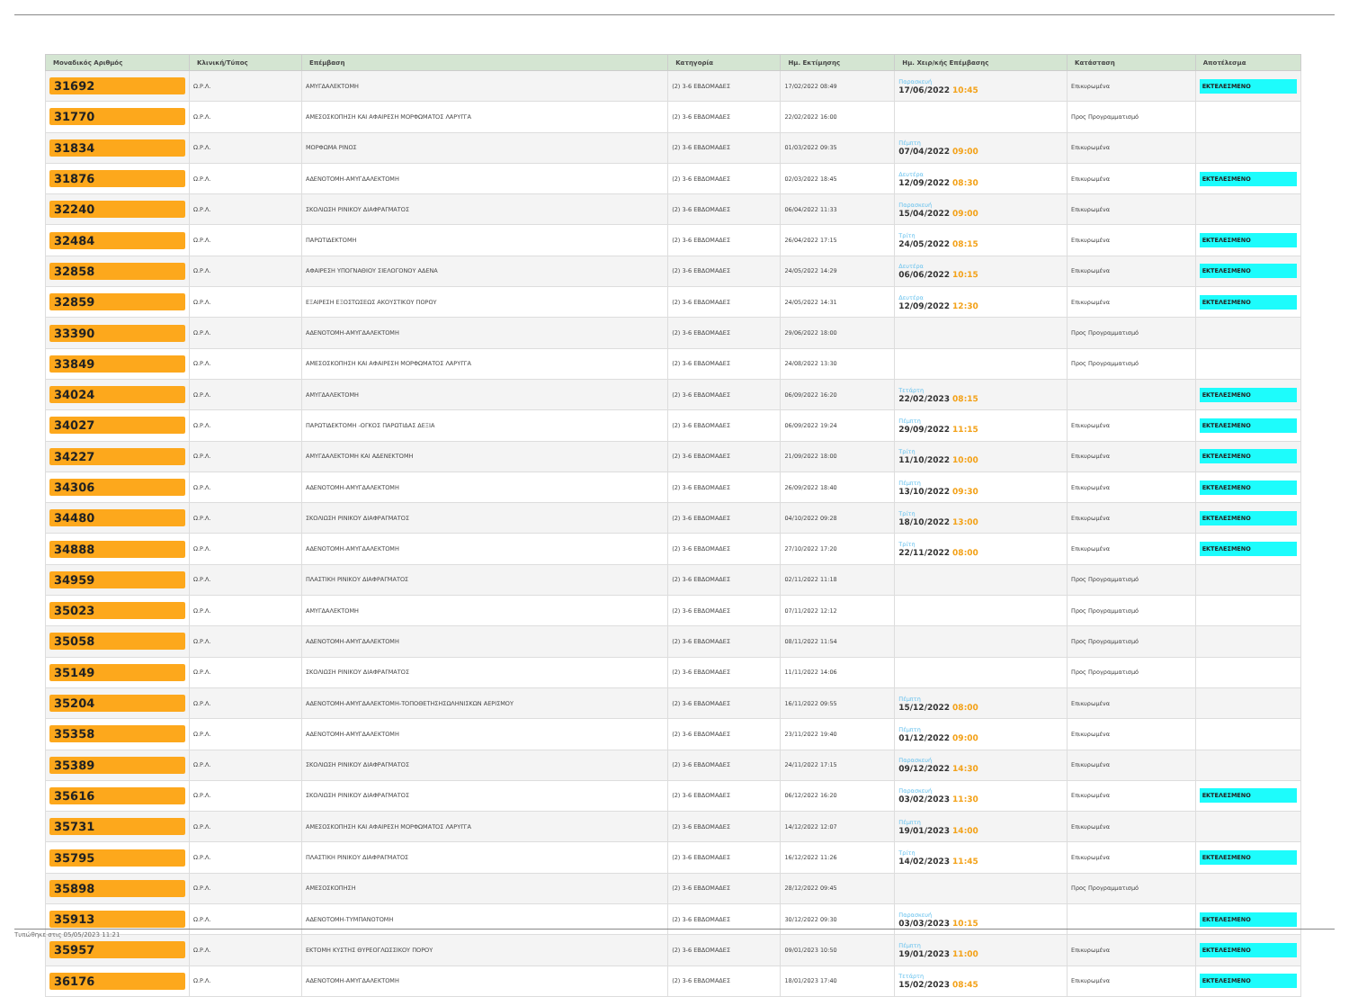| Μοναδικός Αριθμός | Κλινική/Τύπος | Επέμβαση | Κατηγορία | Ημ. Εκτίμησης | Ημ. Χειρ/κής Επέμβασης | Κατάσταση | Αποτέλεσμα |
| --- | --- | --- | --- | --- | --- | --- | --- |
| 31692 | Ω.Ρ.Λ. | ΑΜΥΓΔΑΛΕΚΤΟΜΗ | (2) 3-6 ΕΒΔΟΜΑΔΕΣ | 17/02/2022 08:49 | Παρασκευή 17/06/2022 10:45 | Επικυρωμένα | ΕΚΤΕΛΕΣΜΕΝΟ |
| 31770 | Ω.Ρ.Λ. | ΑΜΕΣΟΣΚΟΠΗΣΗ ΚΑΙ ΑΦΑΙΡΕΣΗ ΜΟΡΦΩΜΑΤΟΣ ΛΑΡΥΓΓΑ | (2) 3-6 ΕΒΔΟΜΑΔΕΣ | 22/02/2022 16:00 | | Προς Προγραμματισμό | |
| 31834 | Ω.Ρ.Λ. | ΜΟΡΦΩΜΑ ΡΙΝΟΣ | (2) 3-6 ΕΒΔΟΜΑΔΕΣ | 01/03/2022 09:35 | Πέμπτη 07/04/2022 09:00 | Επικυρωμένα | |
| 31876 | Ω.Ρ.Λ. | ΑΔΕΝΟΤΟΜΗ-ΑΜΥΓΔΑΛΕΚΤΟΜΗ | (2) 3-6 ΕΒΔΟΜΑΔΕΣ | 02/03/2022 18:45 | Δευτέρα 12/09/2022 08:30 | Επικυρωμένα | ΕΚΤΕΛΕΣΜΕΝΟ |
| 32240 | Ω.Ρ.Λ. | ΣΚΟΛΙΩΣΗ ΡΙΝΙΚΟΥ ΔΙΑΦΡΑΓΜΑΤΟΣ | (2) 3-6 ΕΒΔΟΜΑΔΕΣ | 06/04/2022 11:33 | Παρασκευή 15/04/2022 09:00 | Επικυρωμένα | |
| 32484 | Ω.Ρ.Λ. | ΠΑΡΩΤΙΔΕΚΤΟΜΗ | (2) 3-6 ΕΒΔΟΜΑΔΕΣ | 26/04/2022 17:15 | Τρίτη 24/05/2022 08:15 | Επικυρωμένα | ΕΚΤΕΛΕΣΜΕΝΟ |
| 32858 | Ω.Ρ.Λ. | ΑΦΑΙΡΕΣΗ ΥΠΟΓΝΑΘΙΟΥ ΣΙΕΛΟΓΟΝΟΥ ΑΔΕΝΑ | (2) 3-6 ΕΒΔΟΜΑΔΕΣ | 24/05/2022 14:29 | Δευτέρα 06/06/2022 10:15 | Επικυρωμένα | ΕΚΤΕΛΕΣΜΕΝΟ |
| 32859 | Ω.Ρ.Λ. | ΕΞΑΙΡΕΣΗ ΕΞΟΣΤΩΣΕΩΣ ΑΚΟΥΣΤΙΚΟΥ ΠΟΡΟΥ | (2) 3-6 ΕΒΔΟΜΑΔΕΣ | 24/05/2022 14:31 | Δευτέρα 12/09/2022 12:30 | Επικυρωμένα | ΕΚΤΕΛΕΣΜΕΝΟ |
| 33390 | Ω.Ρ.Λ. | ΑΔΕΝΟΤΟΜΗ-ΑΜΥΓΔΑΛΕΚΤΟΜΗ | (2) 3-6 ΕΒΔΟΜΑΔΕΣ | 29/06/2022 18:00 | | Προς Προγραμματισμό | |
| 33849 | Ω.Ρ.Λ. | ΑΜΕΣΟΣΚΟΠΗΣΗ ΚΑΙ ΑΦΑΙΡΕΣΗ ΜΟΡΦΩΜΑΤΟΣ ΛΑΡΥΓΓΑ | (2) 3-6 ΕΒΔΟΜΑΔΕΣ | 24/08/2022 13:30 | | Προς Προγραμματισμό | |
| 34024 | Ω.Ρ.Λ. | ΑΜΥΓΔΑΛΕΚΤΟΜΗ | (2) 3-6 ΕΒΔΟΜΑΔΕΣ | 06/09/2022 16:20 | Τετάρτη 22/02/2023 08:15 | | ΕΚΤΕΛΕΣΜΕΝΟ |
| 34027 | Ω.Ρ.Λ. | ΠΑΡΩΤΙΔΕΚΤΟΜΗ -ΟΓΚΟΣ ΠΑΡΩΤΙΔΑΣ ΔΕΞΙΑ | (2) 3-6 ΕΒΔΟΜΑΔΕΣ | 06/09/2022 19:24 | Πέμπτη 29/09/2022 11:15 | Επικυρωμένα | ΕΚΤΕΛΕΣΜΕΝΟ |
| 34227 | Ω.Ρ.Λ. | ΑΜΥΓΔΑΛΕΚΤΟΜΗ ΚΑΙ ΑΔΕΝΕΚΤΟΜΗ | (2) 3-6 ΕΒΔΟΜΑΔΕΣ | 21/09/2022 18:00 | Τρίτη 11/10/2022 10:00 | Επικυρωμένα | ΕΚΤΕΛΕΣΜΕΝΟ |
| 34306 | Ω.Ρ.Λ. | ΑΔΕΝΟΤΟΜΗ-ΑΜΥΓΔΑΛΕΚΤΟΜΗ | (2) 3-6 ΕΒΔΟΜΑΔΕΣ | 26/09/2022 18:40 | Πέμπτη 13/10/2022 09:30 | Επικυρωμένα | ΕΚΤΕΛΕΣΜΕΝΟ |
| 34480 | Ω.Ρ.Λ. | ΣΚΟΛΙΩΣΗ ΡΙΝΙΚΟΥ ΔΙΑΦΡΑΓΜΑΤΟΣ | (2) 3-6 ΕΒΔΟΜΑΔΕΣ | 04/10/2022 09:28 | Τρίτη 18/10/2022 13:00 | Επικυρωμένα | ΕΚΤΕΛΕΣΜΕΝΟ |
| 34888 | Ω.Ρ.Λ. | ΑΔΕΝΟΤΟΜΗ-ΑΜΥΓΔΑΛΕΚΤΟΜΗ | (2) 3-6 ΕΒΔΟΜΑΔΕΣ | 27/10/2022 17:20 | Τρίτη 22/11/2022 08:00 | Επικυρωμένα | ΕΚΤΕΛΕΣΜΕΝΟ |
| 34959 | Ω.Ρ.Λ. | ΠΛΑΣΤΙΚΗ ΡΙΝΙΚΟΥ ΔΙΑΦΡΑΓΜΑΤΟΣ | (2) 3-6 ΕΒΔΟΜΑΔΕΣ | 02/11/2022 11:18 | | Προς Προγραμματισμό | |
| 35023 | Ω.Ρ.Λ. | ΑΜΥΓΔΑΛΕΚΤΟΜΗ | (2) 3-6 ΕΒΔΟΜΑΔΕΣ | 07/11/2022 12:12 | | Προς Προγραμματισμό | |
| 35058 | Ω.Ρ.Λ. | ΑΔΕΝΟΤΟΜΗ-ΑΜΥΓΔΑΛΕΚΤΟΜΗ | (2) 3-6 ΕΒΔΟΜΑΔΕΣ | 08/11/2022 11:54 | | Προς Προγραμματισμό | |
| 35149 | Ω.Ρ.Λ. | ΣΚΟΛΙΩΣΗ ΡΙΝΙΚΟΥ ΔΙΑΦΡΑΓΜΑΤΟΣ | (2) 3-6 ΕΒΔΟΜΑΔΕΣ | 11/11/2022 14:06 | | Προς Προγραμματισμό | |
| 35204 | Ω.Ρ.Λ. | ΑΔΕΝΟΤΟΜΗ-ΑΜΥΓΔΑΛΕΚΤΟΜΗ-ΤΟΠΟΘΕΤΗΣΗΣΩΛΗΝΙΣΚΩΝ ΑΕΡΙΣΜΟΥ | (2) 3-6 ΕΒΔΟΜΑΔΕΣ | 16/11/2022 09:55 | Πέμπτη 15/12/2022 08:00 | Επικυρωμένα | |
| 35358 | Ω.Ρ.Λ. | ΑΔΕΝΟΤΟΜΗ-ΑΜΥΓΔΑΛΕΚΤΟΜΗ | (2) 3-6 ΕΒΔΟΜΑΔΕΣ | 23/11/2022 19:40 | Πέμπτη 01/12/2022 09:00 | Επικυρωμένα | |
| 35389 | Ω.Ρ.Λ. | ΣΚΟΛΙΩΣΗ ΡΙΝΙΚΟΥ ΔΙΑΦΡΑΓΜΑΤΟΣ | (2) 3-6 ΕΒΔΟΜΑΔΕΣ | 24/11/2022 17:15 | Παρασκευή 09/12/2022 14:30 | Επικυρωμένα | |
| 35616 | Ω.Ρ.Λ. | ΣΚΟΛΙΩΣΗ ΡΙΝΙΚΟΥ ΔΙΑΦΡΑΓΜΑΤΟΣ | (2) 3-6 ΕΒΔΟΜΑΔΕΣ | 06/12/2022 16:20 | Παρασκευή 03/02/2023 11:30 | Επικυρωμένα | ΕΚΤΕΛΕΣΜΕΝΟ |
| 35731 | Ω.Ρ.Λ. | ΑΜΕΣΟΣΚΟΠΗΣΗ ΚΑΙ ΑΦΑΙΡΕΣΗ ΜΟΡΦΩΜΑΤΟΣ ΛΑΡΥΓΓΑ | (2) 3-6 ΕΒΔΟΜΑΔΕΣ | 14/12/2022 12:07 | Πέμπτη 19/01/2023 14:00 | Επικυρωμένα | |
| 35795 | Ω.Ρ.Λ. | ΠΛΑΣΤΙΚΗ ΡΙΝΙΚΟΥ ΔΙΑΦΡΑΓΜΑΤΟΣ | (2) 3-6 ΕΒΔΟΜΑΔΕΣ | 16/12/2022 11:26 | Τρίτη 14/02/2023 11:45 | Επικυρωμένα | ΕΚΤΕΛΕΣΜΕΝΟ |
| 35898 | Ω.Ρ.Λ. | ΑΜΕΣΟΣΚΟΠΗΣΗ | (2) 3-6 ΕΒΔΟΜΑΔΕΣ | 28/12/2022 09:45 | | Προς Προγραμματισμό | |
| 35913 | Ω.Ρ.Λ. | ΑΔΕΝΟΤΟΜΗ-ΤΥΜΠΑΝΟΤΟΜΗ | (2) 3-6 ΕΒΔΟΜΑΔΕΣ | 30/12/2022 09:30 | Παρασκευή 03/03/2023 10:15 | | ΕΚΤΕΛΕΣΜΕΝΟ |
| 35957 | Ω.Ρ.Λ. | ΕΚΤΟΜΗ ΚΥΣΤΗΣ ΘΥΡΕΟΓΛΩΣΣΙΚΟΥ ΠΟΡΟΥ | (2) 3-6 ΕΒΔΟΜΑΔΕΣ | 09/01/2023 10:50 | Πέμπτη 19/01/2023 11:00 | Επικυρωμένα | ΕΚΤΕΛΕΣΜΕΝΟ |
| 36176 | Ω.Ρ.Λ. | ΑΔΕΝΟΤΟΜΗ-ΑΜΥΓΔΑΛΕΚΤΟΜΗ | (2) 3-6 ΕΒΔΟΜΑΔΕΣ | 18/01/2023 17:40 | Τετάρτη 15/02/2023 08:45 | Επικυρωμένα | ΕΚΤΕΛΕΣΜΕΝΟ |
Τυπώθηκε στις 05/05/2023 11:21